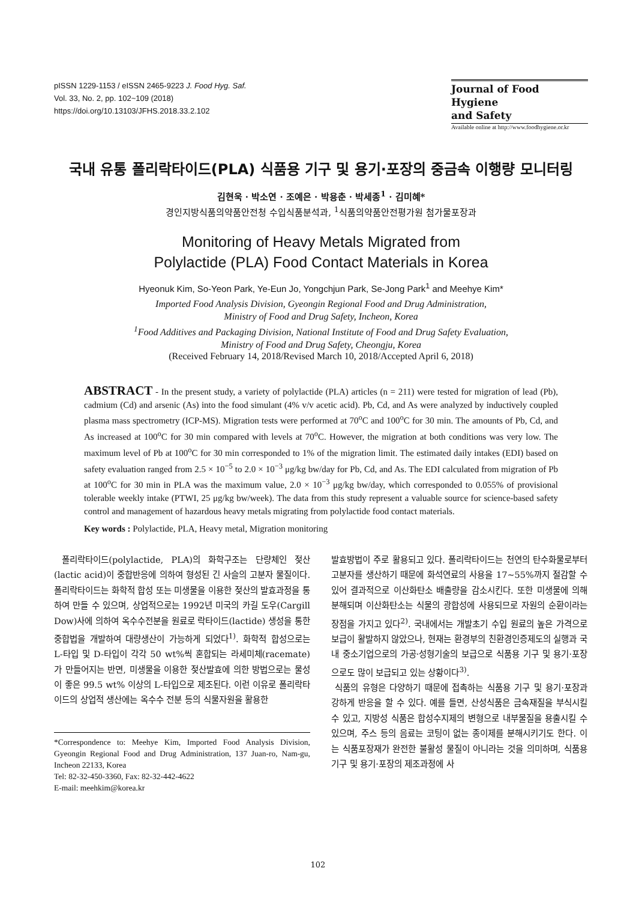pISSN 1229-1153 / eISSN 2465-9223 J. Food Hyg. Saf.
Vol. 33, No. 2, pp. 102~109 (2018)
https://doi.org/10.13103/JFHS.2018.33.2.102
Journal of Food Hygiene
and Safety
Available online at http://www.foodhygiene.or.kr
국내 유통 폴리락타이드(PLA) 식품용 기구 및 용기·포장의 중금속 이행량 모니터링
김현욱 · 박소연 · 조예은 · 박용춘 · 박세종<sup>1</sup> · 김미혜*
경인지방식품의약품안전청 수입식품분석과, <sup>1</sup>식품의약품안전평가원 첨가물포장과
Monitoring of Heavy Metals Migrated from
Polylactide (PLA) Food Contact Materials in Korea
Hyeonuk Kim, So-Yeon Park, Ye-Eun Jo, Yongchjun Park, Se-Jong Park<sup>1</sup> and Meehye Kim*
Imported Food Analysis Division, Gyeongin Regional Food and Drug Administration,
Ministry of Food and Drug Safety, Incheon, Korea
<sup>1</sup> Food Additives and Packaging Division, National Institute of Food and Drug Safety Evaluation,
Ministry of Food and Drug Safety, Cheongju, Korea
(Received February 14, 2018/Revised March 10, 2018/Accepted April 6, 2018)
ABSTRACT - In the present study, a variety of polylactide (PLA) articles (n = 211) were tested for migration of lead (Pb), cadmium (Cd) and arsenic (As) into the food simulant (4% v/v acetic acid). Pb, Cd, and As were analyzed by inductively coupled plasma mass spectrometry (ICP-MS). Migration tests were performed at 70<sup>o</sup>C and 100<sup>o</sup>C for 30 min. The amounts of Pb, Cd, and As increased at 100<sup>o</sup>C for 30 min compared with levels at 70<sup>o</sup>C. However, the migration at both conditions was very low. The maximum level of Pb at 100<sup>o</sup>C for 30 min corresponded to 1% of the migration limit. The estimated daily intakes (EDI) based on safety evaluation ranged from 2.5 × 10<sup>−5</sup> to 2.0 × 10<sup>−3</sup> μg/kg bw/day for Pb, Cd, and As. The EDI calculated from migration of Pb at 100<sup>o</sup>C for 30 min in PLA was the maximum value, 2.0 × 10<sup>−3</sup> μg/kg bw/day, which corresponded to 0.055% of provisional tolerable weekly intake (PTWI, 25 μg/kg bw/week). The data from this study represent a valuable source for science-based safety control and management of hazardous heavy metals migrating from polylactide food contact materials.
Key words : Polylactide, PLA, Heavy metal, Migration monitoring
폴리락타이드(polylactide, PLA)의 화학구조는 단량체인 젖산(lactic acid)이 중합반응에 의하여 형성된 긴 사슬의 고분자 물질이다. 폴리락타이드는 화학적 합성 또는 미생물을 이용한 젖산의 발효과정을 통하여 만들 수 있으며, 상업적으로는 1992년 미국의 카길 도우(Cargill Dow)사에 의하여 옥수수전분을 원료로 락타이드(lactide) 생성을 통한 중합법을 개발하여 대량생산이 가능하게 되었다<sup>1)</sup>. 화학적 합성으로는 L-타입 및 D-타입이 각각 50 wt%씩 혼합되는 라세미체(racemate)가 만들어지는 반면, 미생물을 이용한 젖산발효에 의한 방법으로는 물성이 좋은 99.5 wt% 이상의 L-타입으로 제조된다. 이런 이유로 폴리락타이드의 상업적 생산에는 옥수수 전분 등의 식물자원을 활용한
*Correspondence to: Meehye Kim, Imported Food Analysis Division, Gyeongin Regional Food and Drug Administration, 137 Juan-ro, Nam-gu, Incheon 22133, Korea
Tel: 82-32-450-3360, Fax: 82-32-442-4622
E-mail: meehkim@korea.kr
발효방법이 주로 활용되고 있다. 폴리락타이드는 천연의 탄수화물로부터 고분자를 생산하기 때문에 화석연료의 사용을 17~55%까지 절감할 수 있어 결과적으로 이산화탄소 배출량을 감소시킨다. 또한 미생물에 의해 분해되며 이산화탄소는 식물의 광합성에 사용되므로 자원의 순환이라는 장점을 가지고 있다<sup>2)</sup>. 국내에서는 개발초기 수입 원료의 높은 가격으로 보급이 활발하지 않았으나, 현재는 환경부의 친환경인증제도의 실행과 국내 중소기업으로의 가공·성형기술의 보급으로 식품용 기구 및 용기·포장으로도 많이 보급되고 있는 상황이다<sup>3)</sup>.
식품의 유형은 다양하기 때문에 접촉하는 식품용 기구 및 용기·포장과 강하게 반응을 할 수 있다. 예를 들면, 산성식품은 금속재질을 부식시킬 수 있고, 지방성 식품은 합성수지제의 변형으로 내부물질을 용출시킬 수 있으며, 주스 등의 음료는 코팅이 없는 종이제를 분해시키기도 한다. 이는 식품포장재가 완전한 불활성 물질이 아니라는 것을 의미하며, 식품용 기구 및 용기·포장의 제조과정에 사
102